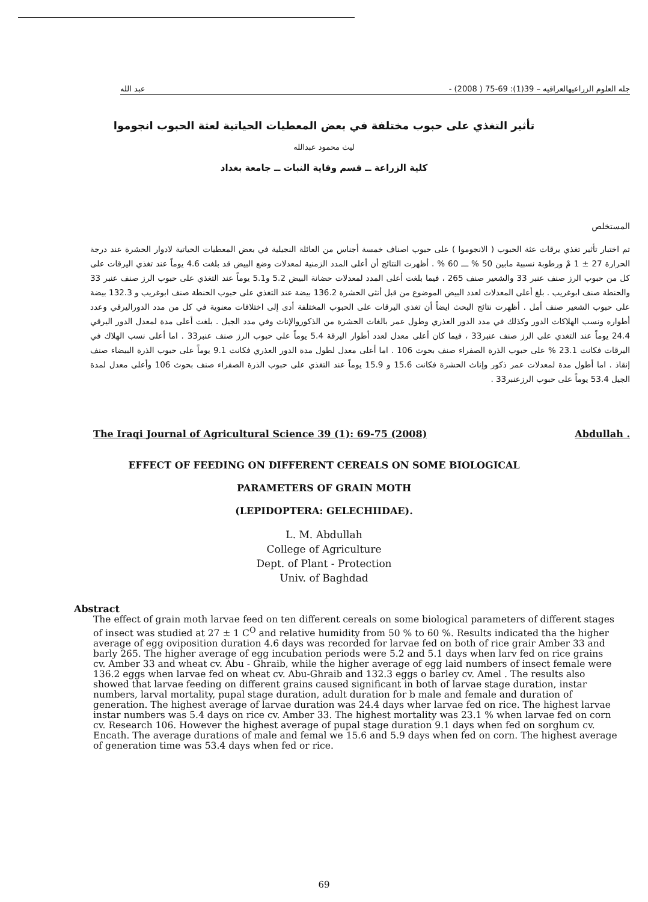جله العلوم الزراعيهالعراقيه – 39(1): 69-75 ( 2008) - عبد الله
تأثير التغذي على حبوب مختلفة في بعض المعطيات الحياتية لعثة الحبوب انجوموا
ليث محمود عبدالله
كلية الزراعة ــ قسم وقاية النبات ــ جامعة بغداد
المستخلص
تم اختبار تأثير تغذي يرقات عثة الحبوب ( الانجوموا ) على حبوب اصناف خمسة أجناس من العائلة النجيلية في بعض المعطيات الحياتية لادوار الحشرة عند درجة الحرارة 27 ± 1 مْ ورطوبة نسبية مابين 50 % ـــ 60 % . أظهرت النتائج أن أعلى المدد الزمنية لمعدلات وضع البيض قد بلغت 4.6 يوماً عند تغذي اليرقات على كل من حبوب الرز صنف عنبر 33 والشعير صنف 265 ، فيما بلغت أعلى المدد لمعدلات حضانة البيض 5.2 و5.1 يوماً عند التغذي على حبوب الرز صنف عنبر 33 والحنطة صنف ابوغريب . بلغ أعلى المعدلات لعدد البيض الموضوع من قبل أنثى الحشرة 136.2 بيضة عند التغذي على حبوب الحنطة صنف ابوغريب و 132.3 بيضة على حبوب الشعير صنف أمل . أظهرت نتائج البحث ايضاً أن تغذي اليرقات على الحبوب المختلفة أدى إلى اختلافات معنوية في كل من مدد الدوراليرقي وعدد أطواره ونسب الهلاكات الدور وكذلك في مدد الدور العذري وطول عمر بالغات الحشرة من الذكوروالإناث وفي مدد الجيل . بلغت أعلى مدة لمعدل الدور اليرقي 24.4 يوماً عند التغذي على الرز صنف عنبر33 ، فيما كان أعلى معدل لعدد أطوار اليرقة 5.4 يوماً على حبوب الرز صنف عنبر33 . اما أعلى نسب الهلاك في اليرقات فكانت 23.1 % على حبوب الذرة الصفراء صنف بحوث 106 . اما أعلى معدل لطول مدة الدور العذري فكانت 9.1 يوماً على حبوب الذرة البيضاء صنف إنقاذ . اما أطول مدة لمعدلات عمر ذكور وإناث الحشرة فكانت 15.6 و 15.9 يوماً عند التغذي على حبوب الذرة الصفراء صنف بحوث 106 وأعلى معدل لمدة الجيل 53.4 يوماً على حبوب الرزعنبر33 .
The Iraqi Journal of Agricultural Science 39 (1): 69-75 (2008) Abdullah .
EFFECT OF FEEDING ON DIFFERENT CEREALS ON SOME BIOLOGICAL
PARAMETERS OF GRAIN MOTH
(LEPIDOPTERA: GELECHIIDAE).
L. M. Abdullah
College of Agriculture
Dept. of Plant - Protection
Univ. of Baghdad
Abstract
The effect of grain moth larvae feed on ten different cereals on some biological parameters of different stages of insect was studied at 27 ± 1 C<sup>O</sup> and relative humidity from 50 % to 60 %. Results indicated tha the higher average of egg oviposition duration 4.6 days was recorded for larvae fed on both of rice grair Amber 33 and barly 265. The higher average of egg incubation periods were 5.2 and 5.1 days when larv fed on rice grains cv. Amber 33 and wheat cv. Abu - Ghraib, while the higher average of egg laid numbers of insect female were 136.2 eggs when larvae fed on wheat cv. Abu-Ghraib and 132.3 eggs o barley cv. Amel . The results also showed that larvae feeding on different grains caused significant in both of larvae stage duration, instar numbers, larval mortality, pupal stage duration, adult duration for b male and female and duration of generation. The highest average of larvae duration was 24.4 days wher larvae fed on rice. The highest larvae instar numbers was 5.4 days on rice cv. Amber 33. The highest mortality was 23.1 % when larvae fed on corn cv. Research 106. However the highest average of pupal stage duration 9.1 days when fed on sorghum cv. Encath. The average durations of male and femal we 15.6 and 5.9 days when fed on corn. The highest average of generation time was 53.4 days when fed or rice.
69